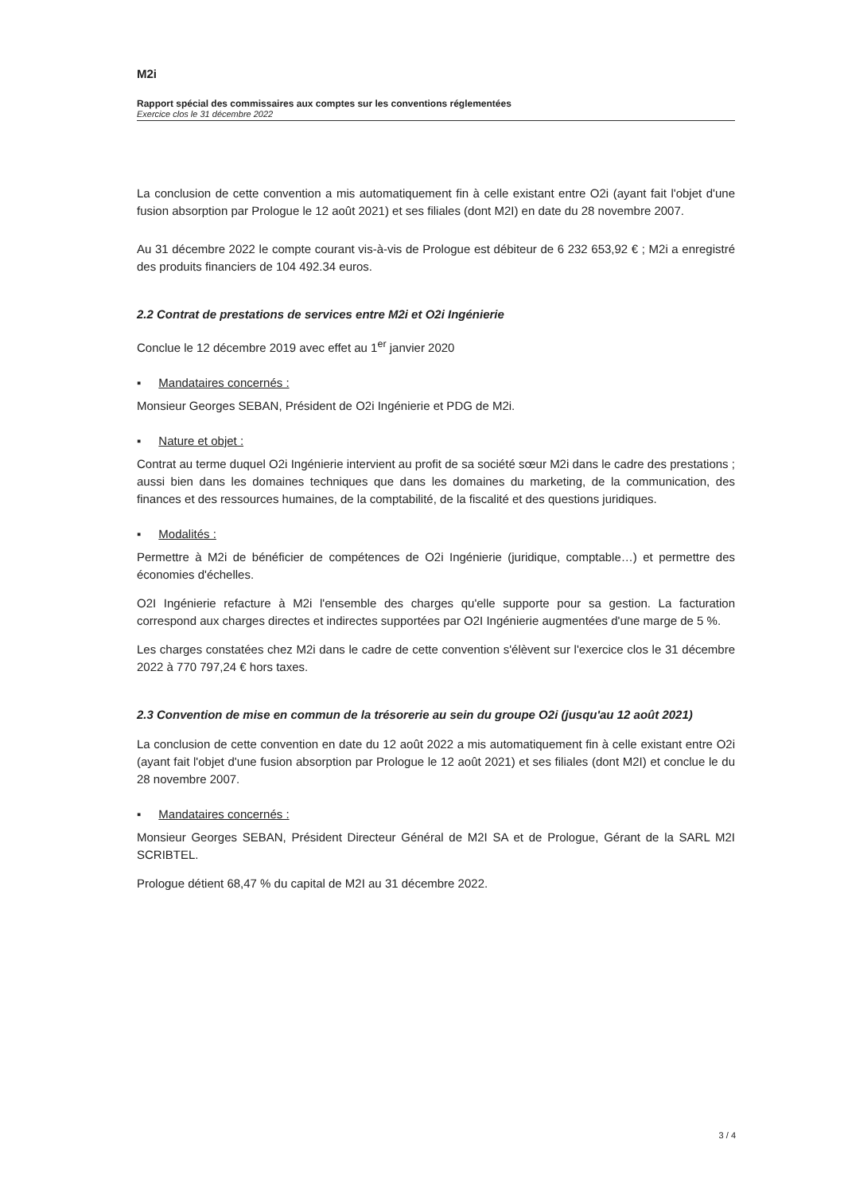M2i
Rapport spécial des commissaires aux comptes sur les conventions réglementées
Exercice clos le 31 décembre 2022
La conclusion de cette convention a mis automatiquement fin à celle existant entre O2i (ayant fait l'objet d'une fusion absorption par Prologue le 12 août 2021) et ses filiales (dont M2I) en date du 28 novembre 2007.
Au 31 décembre 2022 le compte courant vis-à-vis de Prologue est débiteur de 6 232 653,92 € ; M2i a enregistré des produits financiers de 104 492.34 euros.
2.2 Contrat de prestations de services entre M2i et O2i Ingénierie
Conclue le 12 décembre 2019 avec effet au 1<sup>er</sup> janvier 2020
▪ Mandataires concernés :
Monsieur Georges SEBAN, Président de O2i Ingénierie et PDG de M2i.
▪ Nature et objet :
Contrat au terme duquel O2i Ingénierie intervient au profit de sa société sœur M2i dans le cadre des prestations ; aussi bien dans les domaines techniques que dans les domaines du marketing, de la communication, des finances et des ressources humaines, de la comptabilité, de la fiscalité et des questions juridiques.
▪ Modalités :
Permettre à M2i de bénéficier de compétences de O2i Ingénierie (juridique, comptable…) et permettre des économies d'échelles.
O2I Ingénierie refacture à M2i l'ensemble des charges qu'elle supporte pour sa gestion. La facturation correspond aux charges directes et indirectes supportées par O2I Ingénierie augmentées d'une marge de 5 %.
Les charges constatées chez M2i dans le cadre de cette convention s'élèvent sur l'exercice clos le 31 décembre 2022 à 770 797,24 € hors taxes.
2.3 Convention de mise en commun de la trésorerie au sein du groupe O2i (jusqu'au 12 août 2021)
La conclusion de cette convention en date du 12 août 2022 a mis automatiquement fin à celle existant entre O2i (ayant fait l'objet d'une fusion absorption par Prologue le 12 août 2021) et ses filiales (dont M2I) et conclue le du 28 novembre 2007.
▪ Mandataires concernés :
Monsieur Georges SEBAN, Président Directeur Général de M2I SA et de Prologue, Gérant de la SARL M2I SCRIBTEL.
Prologue détient 68,47 % du capital de M2I au 31 décembre 2022.
3 / 4